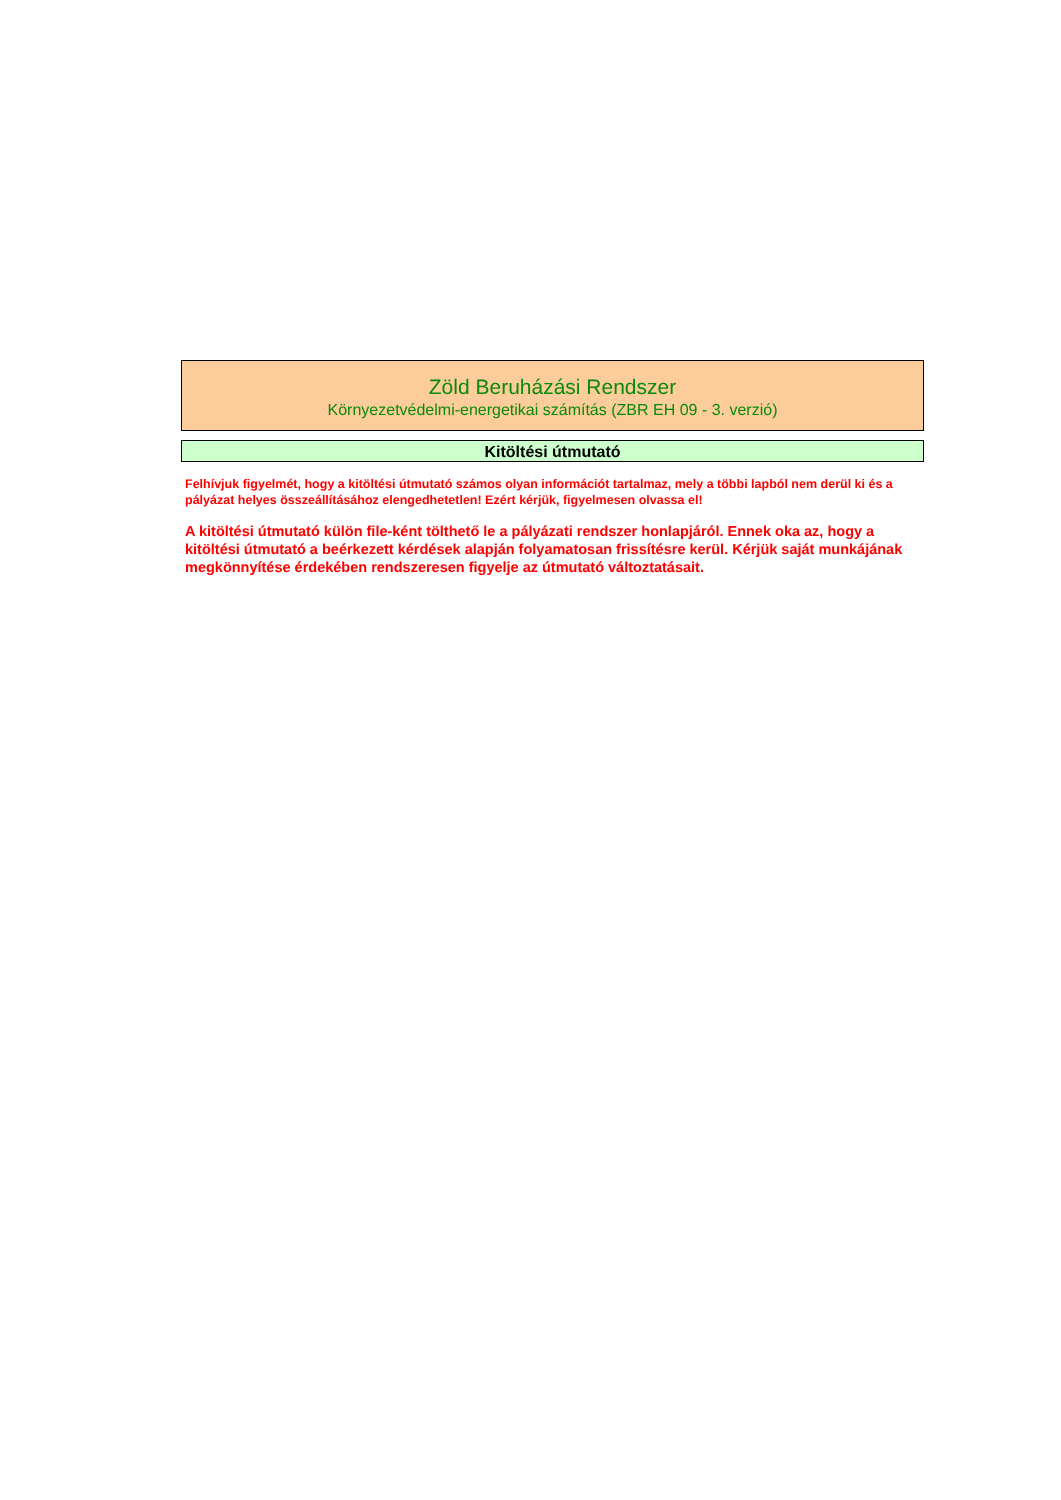Zöld Beruházási Rendszer
Környezetvédelmi-energetikai számítás (ZBR EH 09 - 3. verzió)
Kitöltési útmutató
Felhívjuk figyelmét, hogy a kitöltési útmutató számos olyan információt tartalmaz, mely a többi lapból nem derül ki és a pályázat helyes összeállításához elengedhetetlen! Ezért kérjük, figyelmesen olvassa el!
A kitöltési útmutató külön file-ként tölthető le a pályázati rendszer honlapjáról. Ennek oka az, hogy a kitöltési útmutató a beérkezett kérdések alapján folyamatosan frissítésre kerül. Kérjük saját munkájának megkönnyítése érdekében rendszeresen figyelje az útmutató változtatásait.